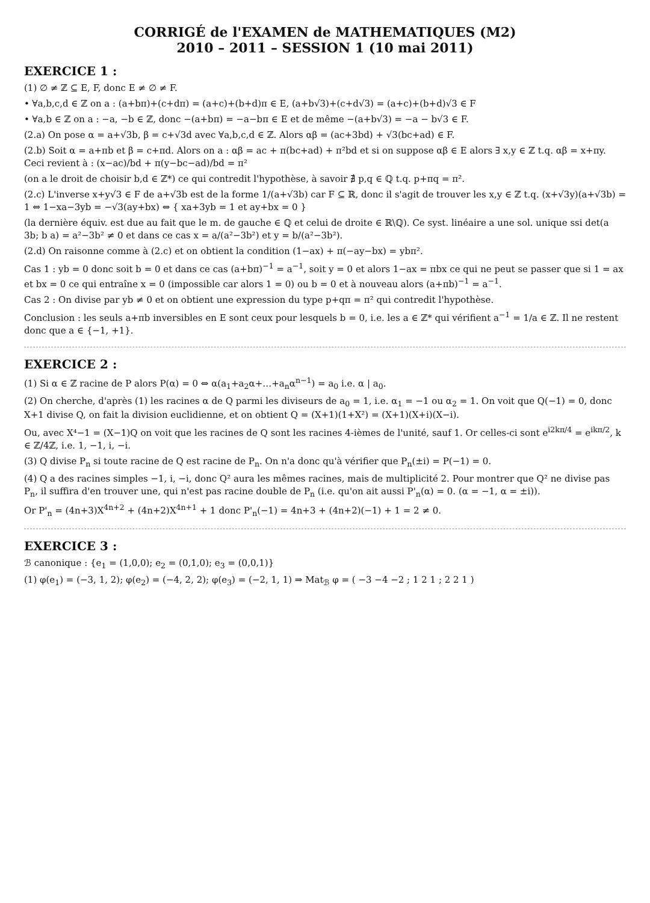CORRIGÉ de l'EXAMEN de MATHEMATIQUES (M2)
2010 – 2011 – SESSION 1 (10 mai 2011)
EXERCICE 1 :
(1) ∅ ≠ ℤ ⊆ E, F, donc E ≠ ∅ ≠ F.
• ∀a,b,c,d ∈ ℤ on a : (a+bπ)+(c+dπ) = (a+c)+(b+d)π ∈ E, (a+b√3)+(c+d√3) = (a+c)+(b+d)√3 ∈ F
• ∀a,b ∈ ℤ on a : −a, −b ∈ ℤ, donc −(a+bπ) = −a−bπ ∈ E et de même −(a+b√3) = −a − b√3 ∈ F.
(2.a) On pose α = a+√3b, β = c+√3d avec ∀a,b,c,d ∈ ℤ. Alors αβ = (ac+3bd) + √3(bc+ad) ∈ F.
(2.b) Soit α = a+πb et β = c+πd. Alors on a : αβ = ac + π(bc+ad) + π²bd et si on suppose αβ ∈ E alors ∃ x,y ∈ ℤ t.q. αβ = x+πy. Ceci revient à : (x−ac)/bd + π(y−bc−ad)/bd = π²
(on a le droit de choisir b,d ∈ ℤ*) ce qui contredit l'hypothèse, à savoir ∄ p,q ∈ ℚ t.q. p+πq = π².
(2.c) L'inverse x+y√3 ∈ F de a+√3b est de la forme 1/(a+√3b) car F ⊆ ℝ, donc il s'agit de trouver les x,y ∈ ℤ t.q. (x+√3y)(a+√3b) = 1 ⇔ 1−xa−3yb = −√3(ay+bx) ⇔ { xa+3yb = 1 et ay+bx = 0 }
(la dernière équiv. est due au fait que le m. de gauche ∈ ℚ et celui de droite ∈ ℝ\ℚ). Ce syst. linéaire a une sol. unique ssi det(a 3b; b a) = a²−3b² ≠ 0 et dans ce cas x = a/(a²−3b²) et y = b/(a²−3b²).
(2.d) On raisonne comme à (2.c) et on obtient la condition (1−ax) + π(−ay−bx) = ybπ².
Cas 1 : yb = 0 donc soit b = 0 et dans ce cas (a+bπ)<sup>−1</sup> = a<sup>−1</sup>, soit y = 0 et alors 1−ax = πbx ce qui ne peut se passer que si 1 = ax et bx = 0 ce qui entraîne x = 0 (impossible car alors 1 = 0) ou b = 0 et à nouveau alors (a+πb)<sup>−1</sup> = a<sup>−1</sup>.
Cas 2 : On divise par yb ≠ 0 et on obtient une expression du type p+qπ = π² qui contredit l'hypothèse.
Conclusion : les seuls a+πb inversibles en E sont ceux pour lesquels b = 0, i.e. les a ∈ ℤ* qui vérifient a<sup>−1</sup> = 1/a ∈ ℤ. Il ne restent donc que a ∈ {−1, +1}.
EXERCICE 2 :
(1) Si α ∈ ℤ racine de P alors P(α) = 0 ⇔ α(a<sub>1</sub>+a<sub>2</sub>α+…+a<sub>n</sub>α<sup>n−1</sup>) = a<sub>0</sub> i.e. α | a<sub>0</sub>.
(2) On cherche, d'après (1) les racines α de Q parmi les diviseurs de a<sub>0</sub> = 1, i.e. α<sub>1</sub> = −1 ou α<sub>2</sub> = 1. On voit que Q(−1) = 0, donc X+1 divise Q, on fait la division euclidienne, et on obtient Q = (X+1)(1+X²) = (X+1)(X+i)(X−i).
Ou, avec X⁴−1 = (X−1)Q on voit que les racines de Q sont les racines 4-ièmes de l'unité, sauf 1. Or celles-ci sont e<sup>i2kπ/4</sup> = e<sup>ikπ/2</sup>, k ∈ ℤ/4ℤ, i.e. 1, −1, i, −i.
(3) Q divise P<sub>n</sub> si toute racine de Q est racine de P<sub>n</sub>. On n'a donc qu'à vérifier que P<sub>n</sub>(±i) = P(−1) = 0.
(4) Q a des racines simples −1, i, −i, donc Q² aura les mêmes racines, mais de multiplicité 2. Pour montrer que Q² ne divise pas P<sub>n</sub>, il suffira d'en trouver une, qui n'est pas racine double de P<sub>n</sub> (i.e. qu'on ait aussi P'<sub>n</sub>(α) = 0. (α = −1, α = ±i)).
Or P'<sub>n</sub> = (4n+3)X<sup>4n+2</sup> + (4n+2)X<sup>4n+1</sup> + 1 donc P'<sub>n</sub>(−1) = 4n+3 + (4n+2)(−1) + 1 = 2 ≠ 0.
EXERCICE 3 :
ℬ canonique : {e<sub>1</sub> = (1,0,0); e<sub>2</sub> = (0,1,0); e<sub>3</sub> = (0,0,1)}
(1) φ(e<sub>1</sub>) = (−3, 1, 2); φ(e<sub>2</sub>) = (−4, 2, 2); φ(e<sub>3</sub>) = (−2, 1, 1) ⇒ Mat<sub>ℬ</sub> φ = ( −3 −4 −2 ; 1 2 1 ; 2 2 1 )